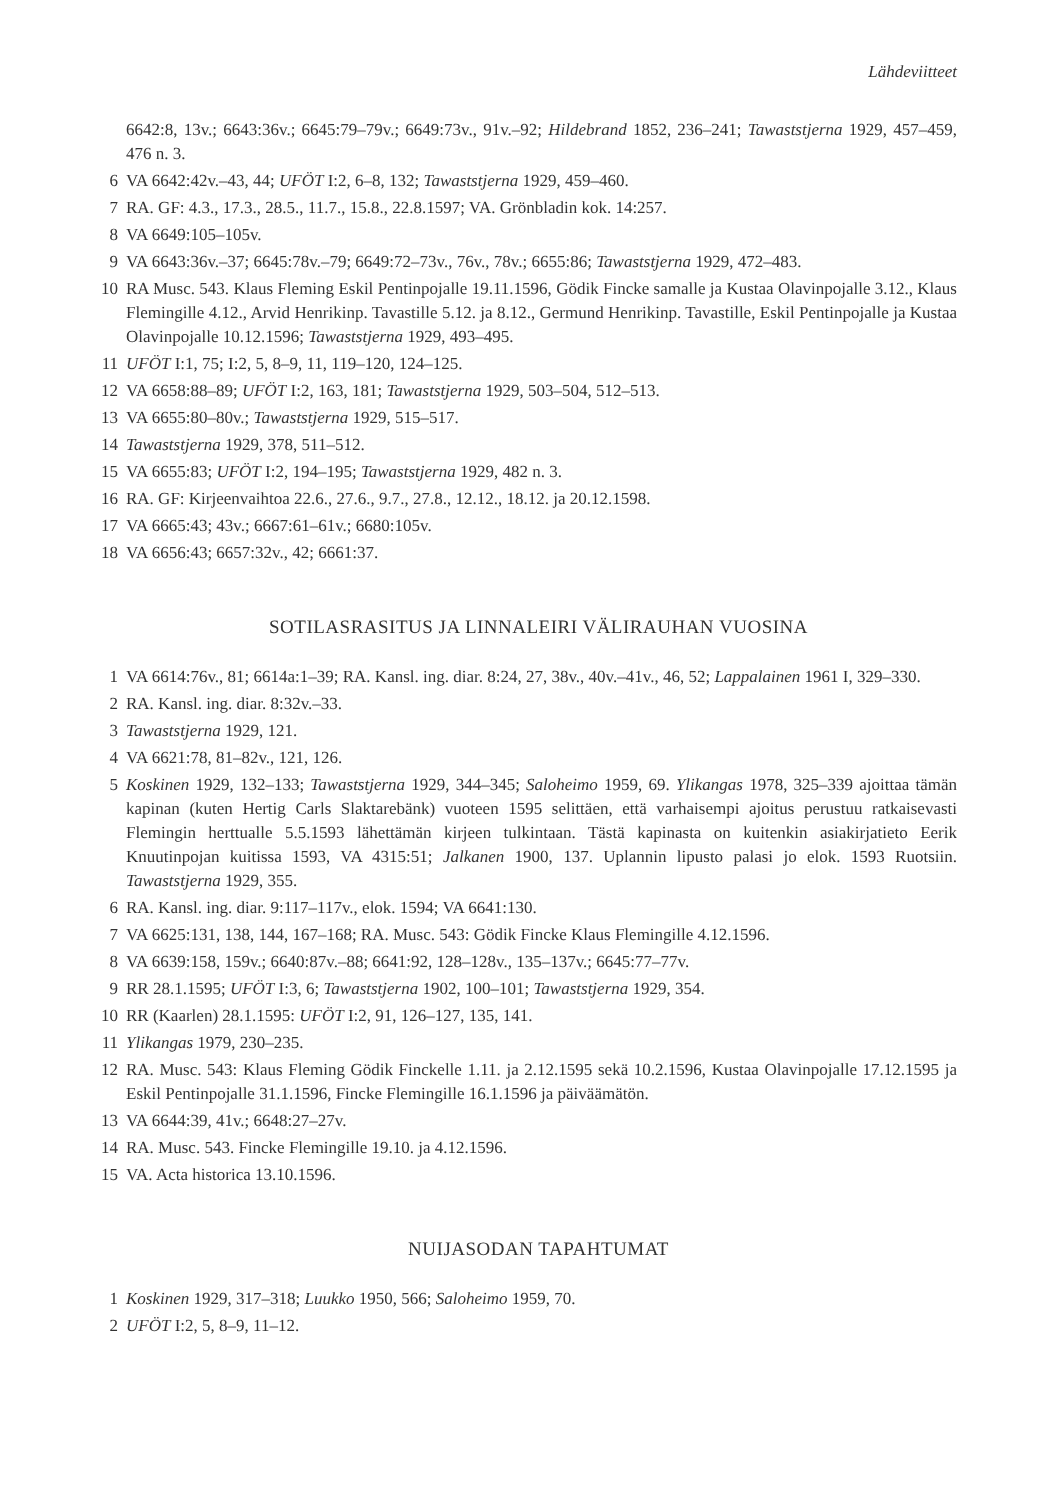Lähdeviitteet
6642:8, 13v.; 6643:36v.; 6645:79–79v.; 6649:73v., 91v.–92; Hildebrand 1852, 236–241; Tawaststjerna 1929, 457–459, 476 n. 3.
6 VA 6642:42v.–43, 44; UFÖT I:2, 6–8, 132; Tawaststjerna 1929, 459–460.
7 RA. GF: 4.3., 17.3., 28.5., 11.7., 15.8., 22.8.1597; VA. Grönbladin kok. 14:257.
8 VA 6649:105–105v.
9 VA 6643:36v.–37; 6645:78v.–79; 6649:72–73v., 76v., 78v.; 6655:86; Tawaststjerna 1929, 472–483.
10 RA Musc. 543. Klaus Fleming Eskil Pentinpojalle 19.11.1596, Gödik Fincke samalle ja Kustaa Olavinpojalle 3.12., Klaus Flemingille 4.12., Arvid Henrikinp. Tavastille 5.12. ja 8.12., Germund Henrikinp. Tavastille, Eskil Pentinpojalle ja Kustaa Olavinpojalle 10.12.1596; Tawaststjerna 1929, 493–495.
11 UFÖT I:1, 75; I:2, 5, 8–9, 11, 119–120, 124–125.
12 VA 6658:88–89; UFÖT I:2, 163, 181; Tawaststjerna 1929, 503–504, 512–513.
13 VA 6655:80–80v.; Tawaststjerna 1929, 515–517.
14 Tawaststjerna 1929, 378, 511–512.
15 VA 6655:83; UFÖT I:2, 194–195; Tawaststjerna 1929, 482 n. 3.
16 RA. GF: Kirjeenvaihtoa 22.6., 27.6., 9.7., 27.8., 12.12., 18.12. ja 20.12.1598.
17 VA 6665:43; 43v.; 6667:61–61v.; 6680:105v.
18 VA 6656:43; 6657:32v., 42; 6661:37.
SOTILASRASITUS JA LINNALEIRI VÄLIRAUHAN VUOSINA
1 VA 6614:76v., 81; 6614a:1–39; RA. Kansl. ing. diar. 8:24, 27, 38v., 40v.–41v., 46, 52; Lappalainen 1961 I, 329–330.
2 RA. Kansl. ing. diar. 8:32v.–33.
3 Tawaststjerna 1929, 121.
4 VA 6621:78, 81–82v., 121, 126.
5 Koskinen 1929, 132–133; Tawaststjerna 1929, 344–345; Saloheimo 1959, 69. Ylikangas 1978, 325–339 ajoittaa tämän kapinan (kuten Hertig Carls Slaktarebänk) vuoteen 1595 selittäen, että varhaisempi ajoitus perustuu ratkaisevasti Flemingin herttualle 5.5.1593 lähettämän kirjeen tulkintaan. Tästä kapinasta on kuitenkin asiakirjatieto Eerik Knuutinpojan kuitissa 1593, VA 4315:51; Jalkanen 1900, 137. Uplannin lipusto palasi jo elok. 1593 Ruotsiin. Tawaststjerna 1929, 355.
6 RA. Kansl. ing. diar. 9:117–117v., elok. 1594; VA 6641:130.
7 VA 6625:131, 138, 144, 167–168; RA. Musc. 543: Gödik Fincke Klaus Flemingille 4.12.1596.
8 VA 6639:158, 159v.; 6640:87v.–88; 6641:92, 128–128v., 135–137v.; 6645:77–77v.
9 RR 28.1.1595; UFÖT I:3, 6; Tawaststjerna 1902, 100–101; Tawaststjerna 1929, 354.
10 RR (Kaarlen) 28.1.1595: UFÖT I:2, 91, 126–127, 135, 141.
11 Ylikangas 1979, 230–235.
12 RA. Musc. 543: Klaus Fleming Gödik Finckelle 1.11. ja 2.12.1595 sekä 10.2.1596, Kustaa Olavinpojalle 17.12.1595 ja Eskil Pentinpojalle 31.1.1596, Fincke Flemingille 16.1.1596 ja päiväämätön.
13 VA 6644:39, 41v.; 6648:27–27v.
14 RA. Musc. 543. Fincke Flemingille 19.10. ja 4.12.1596.
15 VA. Acta historica 13.10.1596.
NUIJASODAN TAPAHTUMAT
1 Koskinen 1929, 317–318; Luukko 1950, 566; Saloheimo 1959, 70.
2 UFÖT I:2, 5, 8–9, 11–12.